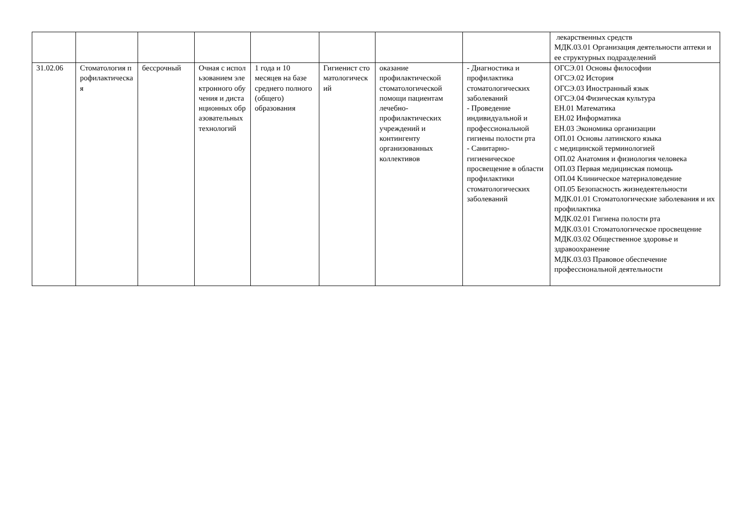| | | | | | | | | лекарственных средств МДК.03.01 Организация деятельности аптеки и ее структурных подразделений |
| 31.02.06 | Стоматология профилактическая | бессрочный | Очная с использованием электронного обучения и дистанционных образовательных технологий | 1 года и 10 месяцев на базе среднего полного (общего) образования | Гигиенист стоматологический | оказание профилактической стоматологической помощи пациентам лечебно-профилактических учреждений и контингенту организованных коллективов | - Диагностика и профилактика стоматологических заболеваний - Проведение индивидуальной и профессиональной гигиены полости рта - Санитарно-гигиеническое просвещение в области профилактики стоматологических заболеваний | ОГСЭ.01 Основы философии ОГСЭ.02 История ОГСЭ.03 Иностранный язык ОГСЭ.04 Физическая культура ЕН.01 Математика ЕН.02 Информатика ЕН.03 Экономика организации ОП.01 Основы латинского языка с медицинской терминологией ОП.02 Анатомия и физиология человека ОП.03 Первая медицинская помощь ОП.04 Клиническое материаловедение ОП.05 Безопасность жизнедеятельности МДК.01.01 Стоматологические заболевания и их профилактика МДК.02.01 Гигиена полости рта МДК.03.01 Стоматологическое просвещение МДК.03.02 Общественное здоровье и здравоохранение МДК.03.03 Правовое обеспечение профессиональной деятельности |